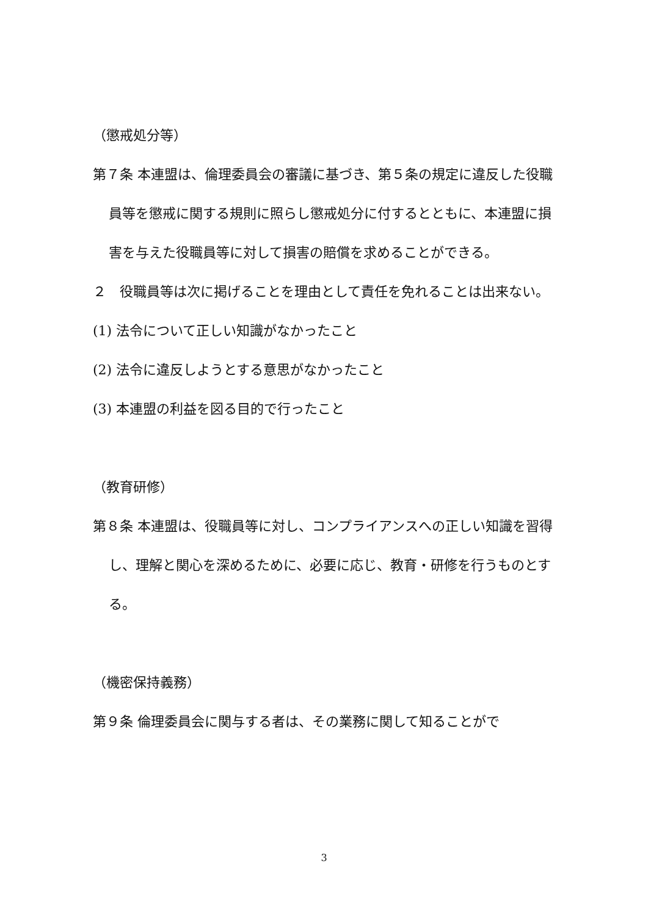（懲戒処分等）
第７条 本連盟は、倫理委員会の審議に基づき、第５条の規定に違反した役職員等を懲戒に関する規則に照らし懲戒処分に付するとともに、本連盟に損害を与えた役職員等に対して損害の賠償を求めることができる。
２　役職員等は次に掲げることを理由として責任を免れることは出来ない。
(1) 法令について正しい知識がなかったこと
(2) 法令に違反しようとする意思がなかったこと
(3) 本連盟の利益を図る目的で行ったこと
（教育研修）
第８条 本連盟は、役職員等に対し、コンプライアンスへの正しい知識を習得し、理解と関心を深めるために、必要に応じ、教育・研修を行うものとする。
（機密保持義務）
第９条 倫理委員会に関与する者は、その業務に関して知ることがで
3